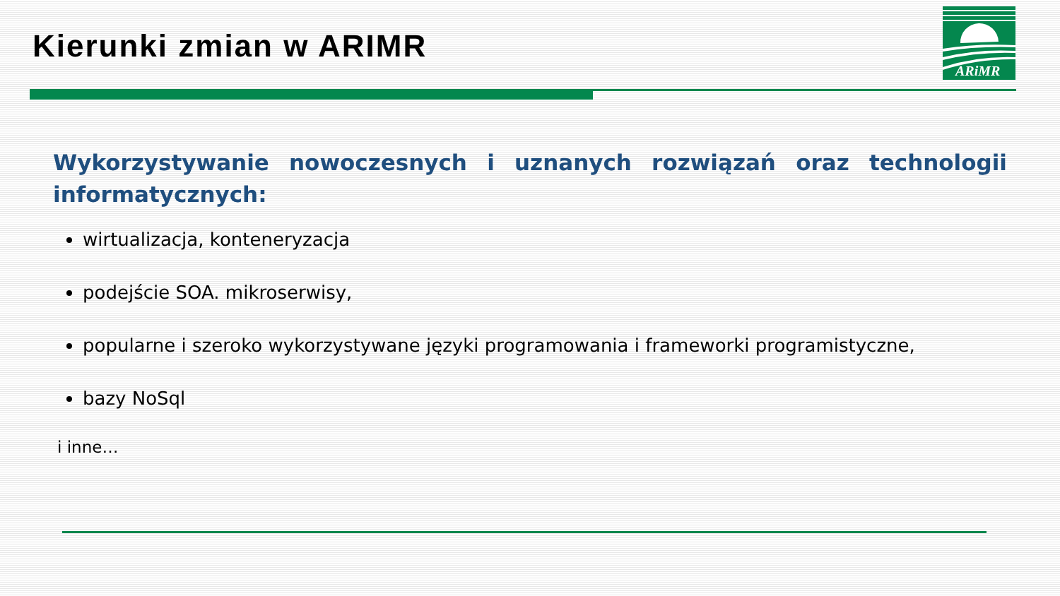Kierunki zmian w ARIMR
ARiMR
Wykorzystywanie nowoczesnych i uznanych rozwiązań oraz technologii informatycznych:
wirtualizacja, konteneryzacja
podejście SOA. mikroserwisy,
popularne i szeroko wykorzystywane języki programowania i frameworki programistyczne,
bazy NoSql
i inne…